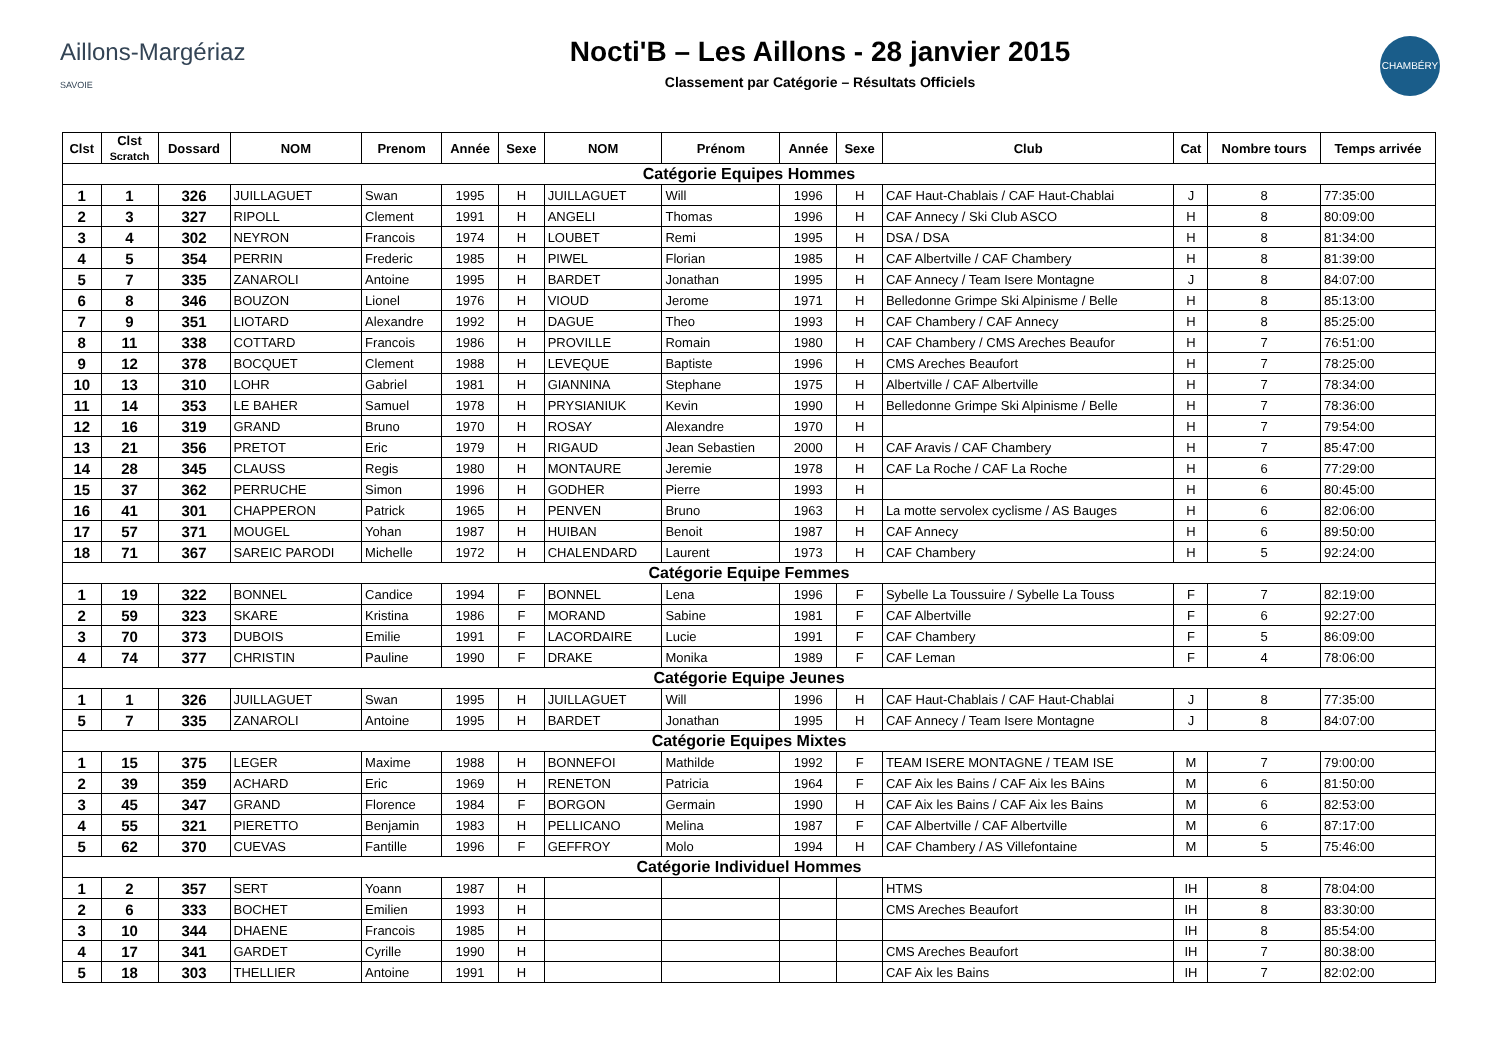Aillons-Margériaz
SAVOIE
Nocti'B – Les Aillons - 28 janvier 2015
Classement par Catégorie – Résultats Officiels
CHAMBÉRY
| Clst | Clst Scratch | Dossard | NOM | Prenom | Année | Sexe | NOM | Prénom | Année | Sexe | Club | Cat | Nombre tours | Temps arrivée |
| --- | --- | --- | --- | --- | --- | --- | --- | --- | --- | --- | --- | --- | --- | --- |
| Catégorie Equipes Hommes | | | | | | | | | | | | | | |
| 1 | 1 | 326 | JUILLAGUET | Swan | 1995 | H | JUILLAGUET | Will | 1996 | H | CAF Haut-Chablais / CAF Haut-Chablai | J | 8 | 77:35:00 |
| 2 | 3 | 327 | RIPOLL | Clement | 1991 | H | ANGELI | Thomas | 1996 | H | CAF Annecy / Ski Club ASCO | H | 8 | 80:09:00 |
| 3 | 4 | 302 | NEYRON | Francois | 1974 | H | LOUBET | Remi | 1995 | H | DSA / DSA | H | 8 | 81:34:00 |
| 4 | 5 | 354 | PERRIN | Frederic | 1985 | H | PIWEL | Florian | 1985 | H | CAF Albertville / CAF Chambery | H | 8 | 81:39:00 |
| 5 | 7 | 335 | ZANAROLI | Antoine | 1995 | H | BARDET | Jonathan | 1995 | H | CAF Annecy / Team Isere Montagne | J | 8 | 84:07:00 |
| 6 | 8 | 346 | BOUZON | Lionel | 1976 | H | VIOUD | Jerome | 1971 | H | Belledonne Grimpe Ski Alpinisme / Belle | H | 8 | 85:13:00 |
| 7 | 9 | 351 | LIOTARD | Alexandre | 1992 | H | DAGUE | Theo | 1993 | H | CAF Chambery / CAF Annecy | H | 8 | 85:25:00 |
| 8 | 11 | 338 | COTTARD | Francois | 1986 | H | PROVILLE | Romain | 1980 | H | CAF Chambery / CMS Areches Beaufor | H | 7 | 76:51:00 |
| 9 | 12 | 378 | BOCQUET | Clement | 1988 | H | LEVEQUE | Baptiste | 1996 | H | CMS Areches Beaufort | H | 7 | 78:25:00 |
| 10 | 13 | 310 | LOHR | Gabriel | 1981 | H | GIANNINA | Stephane | 1975 | H | Albertville / CAF Albertville | H | 7 | 78:34:00 |
| 11 | 14 | 353 | LE BAHER | Samuel | 1978 | H | PRYSIANIUK | Kevin | 1990 | H | Belledonne Grimpe Ski Alpinisme / Belle | H | 7 | 78:36:00 |
| 12 | 16 | 319 | GRAND | Bruno | 1970 | H | ROSAY | Alexandre | 1970 | H | | H | 7 | 79:54:00 |
| 13 | 21 | 356 | PRETOT | Eric | 1979 | H | RIGAUD | Jean Sebastien | 2000 | H | CAF Aravis / CAF Chambery | H | 7 | 85:47:00 |
| 14 | 28 | 345 | CLAUSS | Regis | 1980 | H | MONTAURE | Jeremie | 1978 | H | CAF La Roche / CAF La Roche | H | 6 | 77:29:00 |
| 15 | 37 | 362 | PERRUCHE | Simon | 1996 | H | GODHER | Pierre | 1993 | H | | H | 6 | 80:45:00 |
| 16 | 41 | 301 | CHAPPERON | Patrick | 1965 | H | PENVEN | Bruno | 1963 | H | La motte servolex cyclisme / AS Bauges | H | 6 | 82:06:00 |
| 17 | 57 | 371 | MOUGEL | Yohan | 1987 | H | HUIBAN | Benoit | 1987 | H | CAF Annecy | H | 6 | 89:50:00 |
| 18 | 71 | 367 | SAREIC PARODI | Michelle | 1972 | H | CHALENDARD | Laurent | 1973 | H | CAF Chambery | H | 5 | 92:24:00 |
| Catégorie Equipe Femmes | | | | | | | | | | | | | | |
| 1 | 19 | 322 | BONNEL | Candice | 1994 | F | BONNEL | Lena | 1996 | F | Sybelle La Toussuire / Sybelle La Touss | F | 7 | 82:19:00 |
| 2 | 59 | 323 | SKARE | Kristina | 1986 | F | MORAND | Sabine | 1981 | F | CAF Albertville | F | 6 | 92:27:00 |
| 3 | 70 | 373 | DUBOIS | Emilie | 1991 | F | LACORDAIRE | Lucie | 1991 | F | CAF Chambery | F | 5 | 86:09:00 |
| 4 | 74 | 377 | CHRISTIN | Pauline | 1990 | F | DRAKE | Monika | 1989 | F | CAF Leman | F | 4 | 78:06:00 |
| Catégorie Equipe Jeunes | | | | | | | | | | | | | | |
| 1 | 1 | 326 | JUILLAGUET | Swan | 1995 | H | JUILLAGUET | Will | 1996 | H | CAF Haut-Chablais / CAF Haut-Chablai | J | 8 | 77:35:00 |
| 5 | 7 | 335 | ZANAROLI | Antoine | 1995 | H | BARDET | Jonathan | 1995 | H | CAF Annecy / Team Isere Montagne | J | 8 | 84:07:00 |
| Catégorie Equipes Mixtes | | | | | | | | | | | | | | |
| 1 | 15 | 375 | LEGER | Maxime | 1988 | H | BONNEFOI | Mathilde | 1992 | F | TEAM ISERE MONTAGNE / TEAM ISE | M | 7 | 79:00:00 |
| 2 | 39 | 359 | ACHARD | Eric | 1969 | H | RENETON | Patricia | 1964 | F | CAF Aix les Bains / CAF Aix les BAins | M | 6 | 81:50:00 |
| 3 | 45 | 347 | GRAND | Florence | 1984 | F | BORGON | Germain | 1990 | H | CAF Aix les Bains / CAF Aix les Bains | M | 6 | 82:53:00 |
| 4 | 55 | 321 | PIERETTO | Benjamin | 1983 | H | PELLICANO | Melina | 1987 | F | CAF Albertville / CAF Albertville | M | 6 | 87:17:00 |
| 5 | 62 | 370 | CUEVAS | Fantille | 1996 | F | GEFFROY | Molo | 1994 | H | CAF Chambery / AS Villefontaine | M | 5 | 75:46:00 |
| Catégorie Individuel Hommes | | | | | | | | | | | | | | |
| 1 | 2 | 357 | SERT | Yoann | 1987 | H | | | | | HTMS | IH | 8 | 78:04:00 |
| 2 | 6 | 333 | BOCHET | Emilien | 1993 | H | | | | | CMS Areches Beaufort | IH | 8 | 83:30:00 |
| 3 | 10 | 344 | DHAENE | Francois | 1985 | H | | | | | | IH | 8 | 85:54:00 |
| 4 | 17 | 341 | GARDET | Cyrille | 1990 | H | | | | | CMS Areches Beaufort | IH | 7 | 80:38:00 |
| 5 | 18 | 303 | THELLIER | Antoine | 1991 | H | | | | | CAF Aix les Bains | IH | 7 | 82:02:00 |